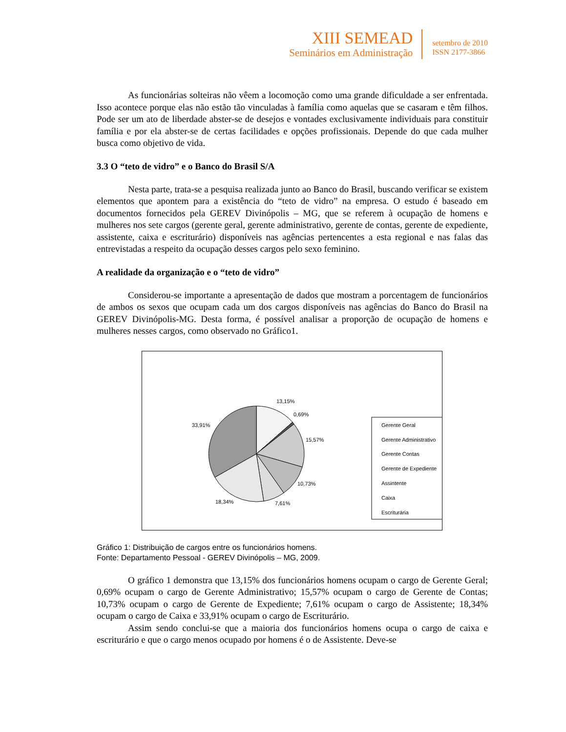XIII SEMEAD
Seminários em Administração
setembro de 2010
ISSN 2177-3866
As funcionárias solteiras não vêem a locomoção como uma grande dificuldade a ser enfrentada. Isso acontece porque elas não estão tão vinculadas à família como aquelas que se casaram e têm filhos. Pode ser um ato de liberdade abster-se de desejos e vontades exclusivamente individuais para constituir família e por ela abster-se de certas facilidades e opções profissionais. Depende do que cada mulher busca como objetivo de vida.
3.3 O “teto de vidro” e o Banco do Brasil S/A
Nesta parte, trata-se a pesquisa realizada junto ao Banco do Brasil, buscando verificar se existem elementos que apontem para a existência do “teto de vidro” na empresa. O estudo é baseado em documentos fornecidos pela GEREV Divinópolis – MG, que se referem à ocupação de homens e mulheres nos sete cargos (gerente geral, gerente administrativo, gerente de contas, gerente de expediente, assistente, caixa e escriturário) disponíveis nas agências pertencentes a esta regional e nas falas das entrevistadas a respeito da ocupação desses cargos pelo sexo feminino.
A realidade da organização e o “teto de vidro”
Considerou-se importante a apresentação de dados que mostram a porcentagem de funcionários de ambos os sexos que ocupam cada um dos cargos disponíveis nas agências do Banco do Brasil na GEREV Divinópolis-MG. Desta forma, é possível analisar a proporção de ocupação de homens e mulheres nesses cargos, como observado no Gráfico1.
13,15%
0,69%
15,57%
10,73%
7,61%
18,34%
33,91%
Gerente Geral
Gerente Administrativo
Gerente Contas
Gerente de Expediente
Assintente
Caixa
Escriturária
Gráfico 1: Distribuição de cargos entre os funcionários homens.
Fonte: Departamento Pessoal - GEREV Divinópolis – MG, 2009.
O gráfico 1 demonstra que 13,15% dos funcionários homens ocupam o cargo de Gerente Geral; 0,69% ocupam o cargo de Gerente Administrativo; 15,57% ocupam o cargo de Gerente de Contas; 10,73% ocupam o cargo de Gerente de Expediente; 7,61% ocupam o cargo de Assistente; 18,34% ocupam o cargo de Caixa e 33,91% ocupam o cargo de Escriturário.
Assim sendo conclui-se que a maioria dos funcionários homens ocupa o cargo de caixa e escriturário e que o cargo menos ocupado por homens é o de Assistente. Deve-se